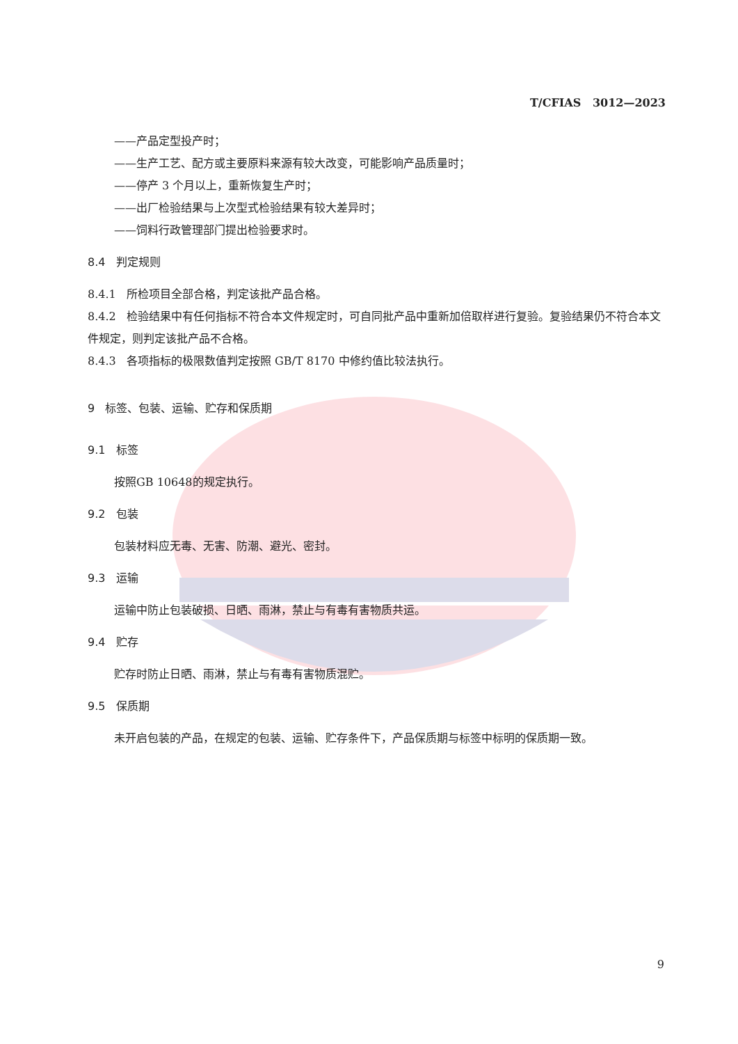T/CFIAS 3012—2023
——产品定型投产时；
——生产工艺、配方或主要原料来源有较大改变，可能影响产品质量时；
——停产 3 个月以上，重新恢复生产时；
——出厂检验结果与上次型式检验结果有较大差异时；
——饲料行政管理部门提出检验要求时。
8.4 判定规则
8.4.1 所检项目全部合格，判定该批产品合格。
8.4.2 检验结果中有任何指标不符合本文件规定时，可自同批产品中重新加倍取样进行复验。复验结果仍不符合本文件规定，则判定该批产品不合格。
8.4.3 各项指标的极限数值判定按照 GB/T 8170 中修约值比较法执行。
9 标签、包装、运输、贮存和保质期
9.1 标签
按照GB 10648的规定执行。
9.2 包装
包装材料应无毒、无害、防潮、避光、密封。
9.3 运输
运输中防止包装破损、日晒、雨淋，禁止与有毒有害物质共运。
9.4 贮存
贮存时防止日晒、雨淋，禁止与有毒有害物质混贮。
9.5 保质期
未开启包装的产品，在规定的包装、运输、贮存条件下，产品保质期与标签中标明的保质期一致。
9